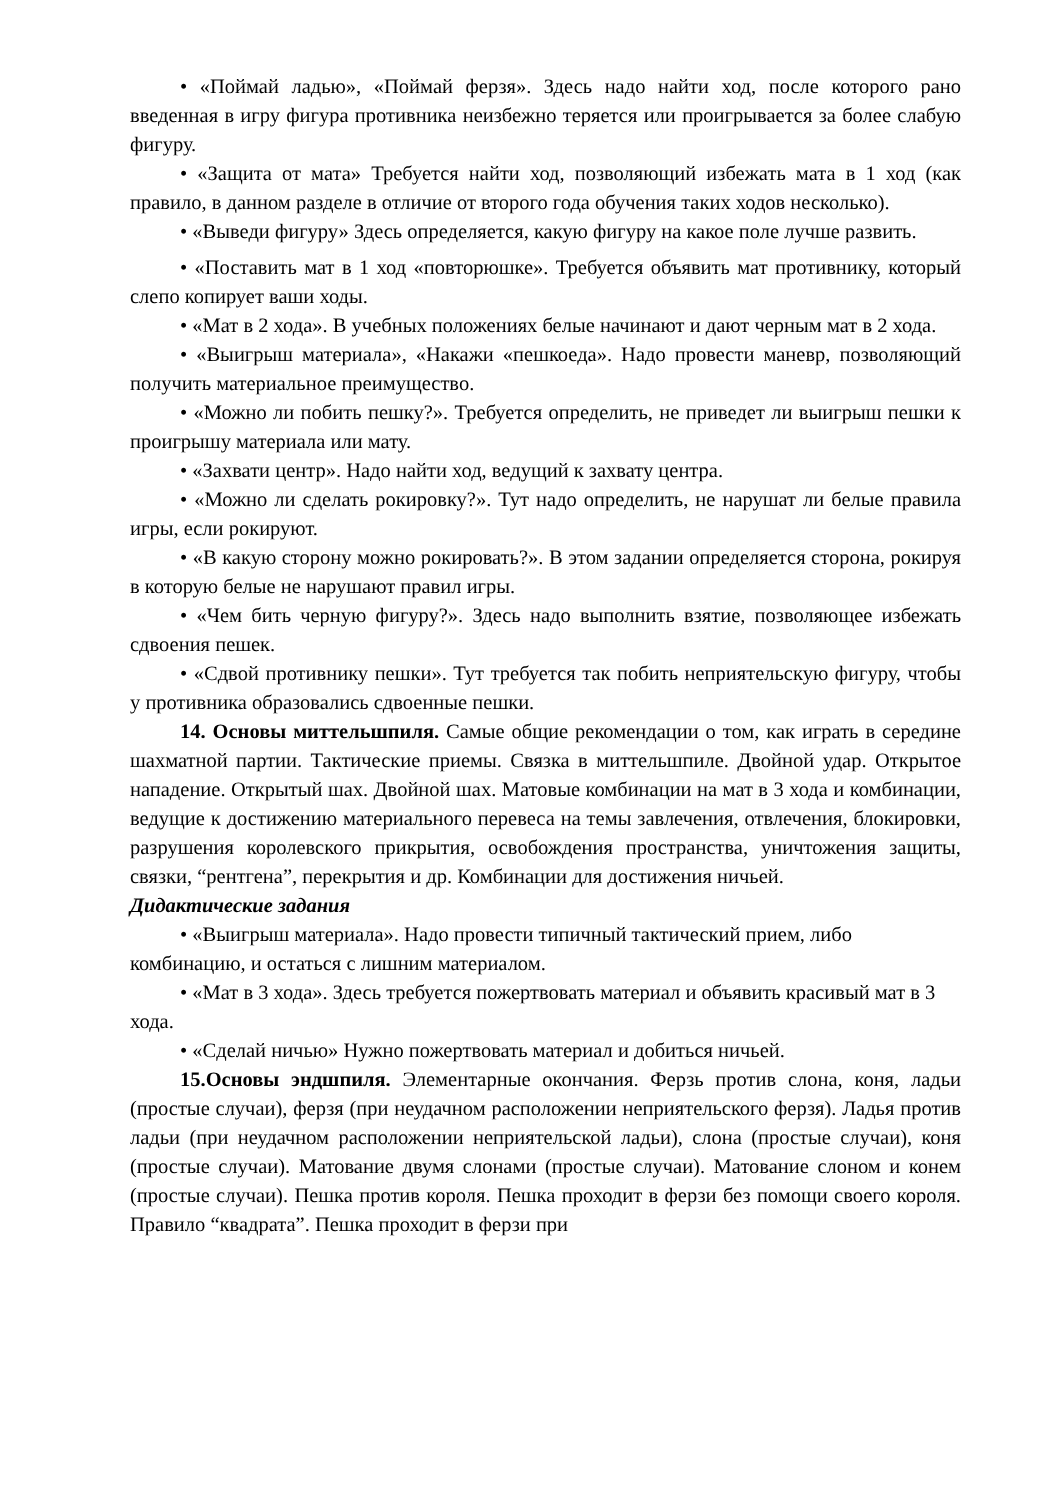• «Поймай ладью», «Поймай ферзя». Здесь надо найти ход, после которого рано введенная в игру фигура противника неизбежно теряется или проигрывается за более слабую фигуру.
• «Защита от мата» Требуется найти ход, позволяющий избежать мата в 1 ход (как правило, в данном разделе в отличие от второго года обучения таких ходов несколько).
• «Выведи фигуру» Здесь определяется, какую фигуру на какое поле лучше развить.
• «Поставить мат в 1 ход «повторюшке». Требуется объявить мат противнику, который слепо копирует ваши ходы.
• «Мат в 2 хода». В учебных положениях белые начинают и дают черным мат в 2 хода.
• «Выигрыш материала», «Накажи «пешкоеда». Надо провести маневр, позволяющий получить материальное преимущество.
• «Можно ли побить пешку?». Требуется определить, не приведет ли выигрыш пешки к проигрышу материала или мату.
• «Захвати центр». Надо найти ход, ведущий к захвату центра.
• «Можно ли сделать рокировку?». Тут надо определить, не нарушат ли белые правила игры, если рокируют.
• «В какую сторону можно рокировать?». В этом задании определяется сторона, рокируя в которую белые не нарушают правил игры.
• «Чем бить черную фигуру?». Здесь надо выполнить взятие, позволяющее избежать сдвоения пешек.
• «Сдвой противнику пешки». Тут требуется так побить неприятельскую фигуру, чтобы у противника образовались сдвоенные пешки.
14. Основы миттельшпиля. Самые общие рекомендации о том, как играть в середине шахматной партии. Тактические приемы. Связка в миттельшпиле. Двойной удар. Открытое нападение. Открытый шах. Двойной шах. Матовые комбинации на мат в 3 хода и комбинации, ведущие к достижению материального перевеса на темы завлечения, отвлечения, блокировки, разрушения королевского прикрытия, освобождения пространства, уничтожения защиты, связки, “рентгена”, перекрытия и др. Комбинации для достижения ничьей.
Дидактические задания
• «Выигрыш материала». Надо провести типичный тактический прием, либо комбинацию, и остаться с лишним материалом.
• «Мат в 3 хода». Здесь требуется пожертвовать материал и объявить красивый мат в 3 хода.
• «Сделай ничью» Нужно пожертвовать материал и добиться ничьей.
15.Основы эндшпиля. Элементарные окончания. Ферзь против слона, коня, ладьи (простые случаи), ферзя (при неудачном расположении неприятельского ферзя). Ладья против ладьи (при неудачном расположении неприятельской ладьи), слона (простые случаи), коня (простые случаи). Матование двумя слонами (простые случаи). Матование слоном и конем (простые случаи). Пешка против короля. Пешка проходит в ферзи без помощи своего короля. Правило “квадрата”. Пешка проходит в ферзи при